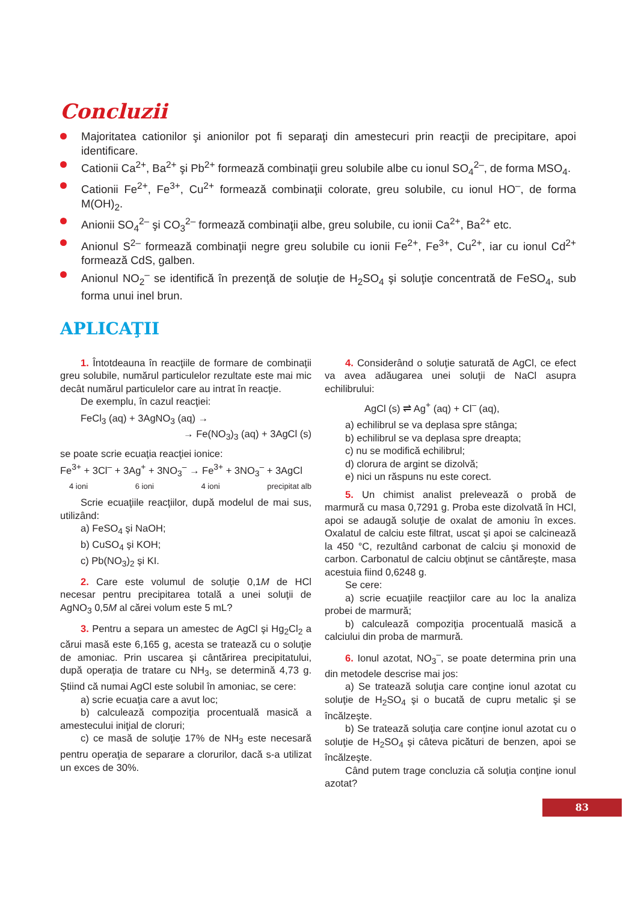Concluzii
Majoritatea cationilor şi anionilor pot fi separaţi din amestecuri prin reacţii de precipitare, apoi identificare.
Cationii Ca<sup>2+</sup>, Ba<sup>2+</sup> şi Pb<sup>2+</sup> formează combinaţii greu solubile albe cu ionul SO<sub>4</sub><sup>2–</sup>, de forma MSO<sub>4</sub>.
Cationii Fe<sup>2+</sup>, Fe<sup>3+</sup>, Cu<sup>2+</sup> formează combinaţii colorate, greu solubile, cu ionul HO<sup>–</sup>, de forma M(OH)<sub>2</sub>.
Anionii SO<sub>4</sub><sup>2–</sup> şi CO<sub>3</sub><sup>2–</sup> formează combinaţii albe, greu solubile, cu ionii Ca<sup>2+</sup>, Ba<sup>2+</sup> etc.
Anionul S<sup>2–</sup> formează combinaţii negre greu solubile cu ionii Fe<sup>2+</sup>, Fe<sup>3+</sup>, Cu<sup>2+</sup>, iar cu ionul Cd<sup>2+</sup> formează CdS, galben.
Anionul NO<sub>2</sub><sup>–</sup> se identifică în prezenţă de soluţie de H<sub>2</sub>SO<sub>4</sub> şi soluţie concentrată de FeSO<sub>4</sub>, sub forma unui inel brun.
APLICAŢII
1. Întotdeauna în reacţiile de formare de combinaţii greu solubile, numărul particulelor rezultate este mai mic decât numărul particulelor care au intrat în reacţie.
De exemplu, în cazul reacţiei:
FeCl<sub>3</sub> (aq) + 3AgNO<sub>3</sub> (aq) →
→ Fe(NO<sub>3</sub>)<sub>3</sub> (aq) + 3AgCl (s)
se poate scrie ecuaţia reacţiei ionice:
Fe<sup>3+</sup> + 3Cl<sup>–</sup> + 3Ag<sup>+</sup> + 3NO<sub>3</sub><sup>–</sup> → Fe<sup>3+</sup> + 3NO<sub>3</sub><sup>–</sup> + 3AgCl
4 ioni 6 ioni 4 ioni precipitat alb
Scrie ecuaţiile reacţiilor, după modelul de mai sus, utilizând:
a) FeSO<sub>4</sub> şi NaOH;
b) CuSO<sub>4</sub> şi KOH;
c) Pb(NO<sub>3</sub>)<sub>2</sub> şi KI.
2. Care este volumul de soluţie 0,1M de HCl necesar pentru precipitarea totală a unei soluţii de AgNO<sub>3</sub> 0,5M al cărei volum este 5 mL?
3. Pentru a separa un amestec de AgCl şi Hg<sub>2</sub>Cl<sub>2</sub> a cărui masă este 6,165 g, acesta se tratează cu o soluţie de amoniac. Prin uscarea şi cântărirea precipitatului, după operaţia de tratare cu NH<sub>3</sub>, se determină 4,73 g. Ştiind că numai AgCl este solubil în amoniac, se cere:
a) scrie ecuaţia care a avut loc;
b) calculează compoziţia procentuală masică a amestecului iniţial de cloruri;
c) ce masă de soluţie 17% de NH<sub>3</sub> este necesară pentru operaţia de separare a clorurilor, dacă s-a utilizat un exces de 30%.
4. Considerând o soluţie saturată de AgCl, ce efect va avea adăugarea unei soluţii de NaCl asupra echilibrului:
AgCl (s) ⇌ Ag<sup>+</sup> (aq) + Cl<sup>–</sup> (aq),
a) echilibrul se va deplasa spre stânga;
b) echilibrul se va deplasa spre dreapta;
c) nu se modifică echilibrul;
d) clorura de argint se dizolvă;
e) nici un răspuns nu este corect.
5. Un chimist analist prelevează o probă de marmură cu masa 0,7291 g. Proba este dizolvată în HCl, apoi se adaugă soluţie de oxalat de amoniu în exces. Oxalatul de calciu este filtrat, uscat şi apoi se calcinează la 450 °C, rezultând carbonat de calciu şi monoxid de carbon. Carbonatul de calciu obţinut se cântăreşte, masa acestuia fiind 0,6248 g.
Se cere:
a) scrie ecuaţiile reacţiilor care au loc la analiza probei de marmură;
b) calculează compoziţia procentuală masică a calciului din proba de marmură.
6. Ionul azotat, NO<sub>3</sub><sup>–</sup>, se poate determina prin una din metodele descrise mai jos:
a) Se tratează soluţia care conţine ionul azotat cu soluţie de H<sub>2</sub>SO<sub>4</sub> şi o bucată de cupru metalic şi se încălzeşte.
b) Se tratează soluţia care conţine ionul azotat cu o soluţie de H<sub>2</sub>SO<sub>4</sub> şi câteva picături de benzen, apoi se încălzeşte.
Când putem trage concluzia că soluţia conţine ionul azotat?
83